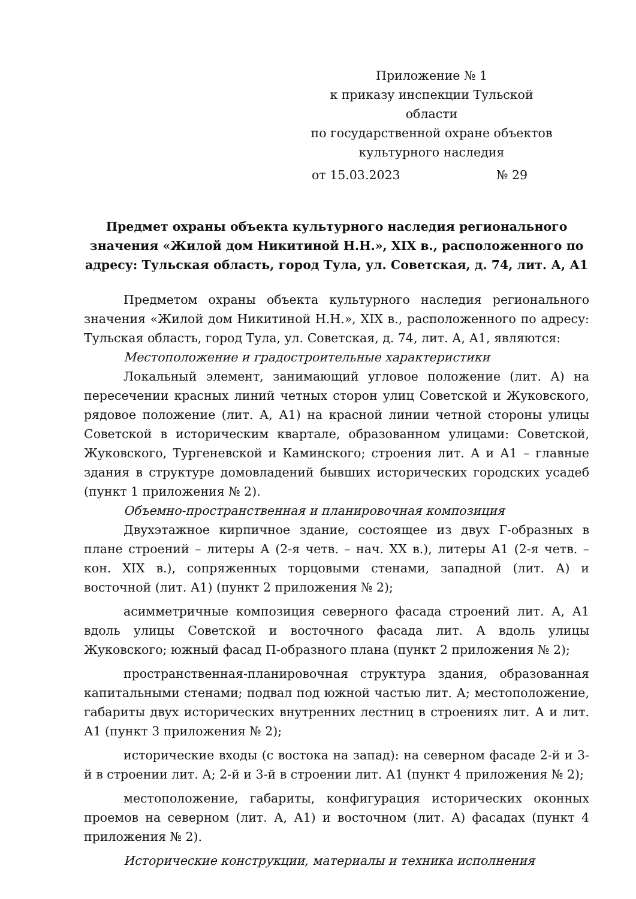Приложение № 1
к приказу инспекции Тульской области
по государственной охране объектов
культурного наследия
от 15.03.2023 № 29
Предмет охраны объекта культурного наследия регионального значения «Жилой дом Никитиной Н.Н.», XIX в., расположенного по адресу: Тульская область, город Тула, ул. Советская, д. 74, лит. А, А1
Предметом охраны объекта культурного наследия регионального значения «Жилой дом Никитиной Н.Н.», XIX в., расположенного по адресу: Тульская область, город Тула, ул. Советская, д. 74, лит. А, А1, являются:
Местоположение и градостроительные характеристики
Локальный элемент, занимающий угловое положение (лит. А) на пересечении красных линий четных сторон улиц Советской и Жуковского, рядовое положение (лит. А, А1) на красной линии четной стороны улицы Советской в историческим квартале, образованном улицами: Советской, Жуковского, Тургеневской и Каминского; строения лит. А и А1 – главные здания в структуре домовладений бывших исторических городских усадеб (пункт 1 приложения № 2).
Объемно-пространственная и планировочная композиция
Двухэтажное кирпичное здание, состоящее из двух Г-образных в плане строений – литеры А (2-я четв. – нач. XX в.), литеры А1 (2-я четв. – кон. XIX в.), сопряженных торцовыми стенами, западной (лит. А) и восточной (лит. А1) (пункт 2 приложения № 2);
асимметричные композиция северного фасада строений лит. А, А1 вдоль улицы Советской и восточного фасада лит. А вдоль улицы Жуковского; южный фасад П-образного плана (пункт 2 приложения № 2);
пространственная-планировочная структура здания, образованная капитальными стенами; подвал под южной частью лит. А; местоположение, габариты двух исторических внутренних лестниц в строениях лит. А и лит. А1 (пункт 3 приложения № 2);
исторические входы (с востока на запад): на северном фасаде 2-й и 3-й в строении лит. А; 2-й и 3-й в строении лит. А1 (пункт 4 приложения № 2);
местоположение, габариты, конфигурация исторических оконных проемов на северном (лит. А, А1) и восточном (лит. А) фасадах (пункт 4 приложения № 2).
Исторические конструкции, материалы и техника исполнения